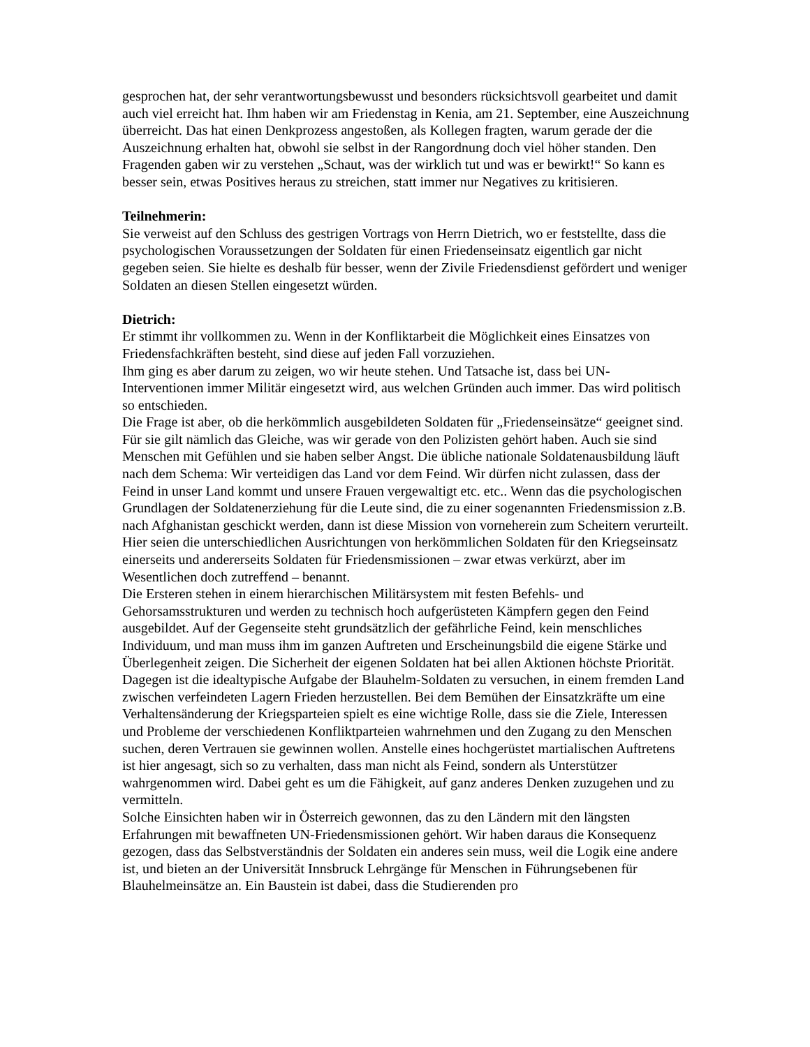gesprochen hat, der sehr verantwortungsbewusst und besonders rücksichtsvoll gearbeitet und damit auch viel erreicht hat. Ihm haben wir am Friedenstag in Kenia, am 21. September, eine Auszeichnung überreicht. Das hat einen Denkprozess angestoßen, als Kollegen fragten, warum gerade der die Auszeichnung erhalten hat, obwohl sie selbst in der Rangordnung doch viel höher standen. Den Fragenden gaben wir zu verstehen „Schaut, was der wirklich tut und was er bewirkt!“ So kann es besser sein, etwas Positives heraus zu streichen, statt immer nur Negatives zu kritisieren.
Teilnehmerin:
Sie verweist auf den Schluss des gestrigen Vortrags von Herrn Dietrich, wo er feststellte, dass die psychologischen Voraussetzungen der Soldaten für einen Friedenseinsatz eigentlich gar nicht gegeben seien. Sie hielte es deshalb für besser, wenn der Zivile Friedensdienst gefördert und weniger Soldaten an diesen Stellen eingesetzt würden.
Dietrich:
Er stimmt ihr vollkommen zu. Wenn in der Konfliktarbeit die Möglichkeit eines Einsatzes von Friedensfachkräften besteht, sind diese auf jeden Fall vorzuziehen.
Ihm ging es aber darum zu zeigen, wo wir heute stehen. Und Tatsache ist, dass bei UN-Interventionen immer Militär eingesetzt wird, aus welchen Gründen auch immer. Das wird politisch so entschieden.
Die Frage ist aber, ob die herkömmlich ausgebildeten Soldaten für „Friedenseinsätze“ geeignet sind. Für sie gilt nämlich das Gleiche, was wir gerade von den Polizisten gehört haben. Auch sie sind Menschen mit Gefühlen und sie haben selber Angst. Die übliche nationale Soldatenausbildung läuft nach dem Schema: Wir verteidigen das Land vor dem Feind. Wir dürfen nicht zulassen, dass der Feind in unser Land kommt und unsere Frauen vergewaltigt etc. etc.. Wenn das die psychologischen Grundlagen der Soldatenerziehung für die Leute sind, die zu einer sogenannten Friedensmission z.B. nach Afghanistan geschickt werden, dann ist diese Mission von vorneherein zum Scheitern verurteilt.
Hier seien die unterschiedlichen Ausrichtungen von herkömmlichen Soldaten für den Kriegseinsatz einerseits und andererseits Soldaten für Friedensmissionen – zwar etwas verkürzt, aber im Wesentlichen doch zutreffend – benannt.
Die Ersteren stehen in einem hierarchischen Militärsystem mit festen Befehls- und Gehorsamsstrukturen und werden zu technisch hoch aufgerüsteten Kämpfern gegen den Feind ausgebildet. Auf der Gegenseite steht grundsätzlich der gefährliche Feind, kein menschliches Individuum, und man muss ihm im ganzen Auftreten und Erscheinungsbild die eigene Stärke und Überlegenheit zeigen. Die Sicherheit der eigenen Soldaten hat bei allen Aktionen höchste Priorität.
Dagegen ist die idealtypische Aufgabe der Blauhelm-Soldaten zu versuchen, in einem fremden Land zwischen verfeindeten Lagern Frieden herzustellen. Bei dem Bemühen der Einsatzkräfte um eine Verhaltensänderung der Kriegsparteien spielt es eine wichtige Rolle, dass sie die Ziele, Interessen und Probleme der verschiedenen Konfliktparteien wahrnehmen und den Zugang zu den Menschen suchen, deren Vertrauen sie gewinnen wollen. Anstelle eines hochgerüstet martialischen Auftretens ist hier angesagt, sich so zu verhalten, dass man nicht als Feind, sondern als Unterstützer wahrgenommen wird. Dabei geht es um die Fähigkeit, auf ganz anderes Denken zuzugehen und zu vermitteln.
Solche Einsichten haben wir in Österreich gewonnen, das zu den Ländern mit den längsten Erfahrungen mit bewaffneten UN-Friedensmissionen gehört. Wir haben daraus die Konsequenz gezogen, dass das Selbstverständnis der Soldaten ein anderes sein muss, weil die Logik eine andere ist, und bieten an der Universität Innsbruck Lehrgänge für Menschen in Führungsebenen für Blauhelmeinsätze an. Ein Baustein ist dabei, dass die Studierenden pro